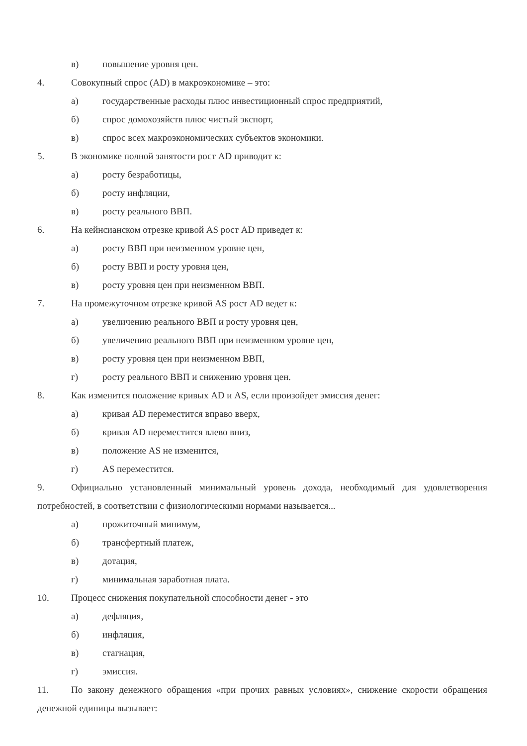в) повышение уровня цен.
4. Совокупный спрос (AD) в макроэкономике – это:
а) государственные расходы плюс инвестиционный спрос предприятий,
б) спрос домохозяйств плюс чистый экспорт,
в) спрос всех макроэкономических субъектов экономики.
5. В экономике полной занятости рост AD приводит к:
а) росту безработицы,
б) росту инфляции,
в) росту реального ВВП.
6. На кейнсианском отрезке кривой AS рост AD приведет к:
а) росту ВВП при неизменном уровне цен,
б) росту ВВП и росту уровня цен,
в) росту уровня цен при неизменном ВВП.
7. На промежуточном отрезке кривой AS рост AD ведет к:
а) увеличению реального ВВП и росту уровня цен,
б) увеличению реального ВВП при неизменном уровне цен,
в) росту уровня цен при неизменном ВВП,
г) росту реального ВВП и снижению уровня цен.
8. Как изменится положение кривых AD и AS, если произойдет эмиссия денег:
а) кривая AD переместится вправо вверх,
б) кривая AD переместится влево вниз,
в) положение AS не изменится,
г) AS переместится.
9. Официально установленный минимальный уровень дохода, необходимый для удовлетворения потребностей, в соответствии с физиологическими нормами называется...
а) прожиточный минимум,
б) трансфертный платеж,
в) дотация,
г) минимальная заработная плата.
10. Процесс снижения покупательной способности денег - это
а) дефляция,
б) инфляция,
в) стагнация,
г) эмиссия.
11. По закону денежного обращения «при прочих равных условиях», снижение скорости обращения денежной единицы вызывает: